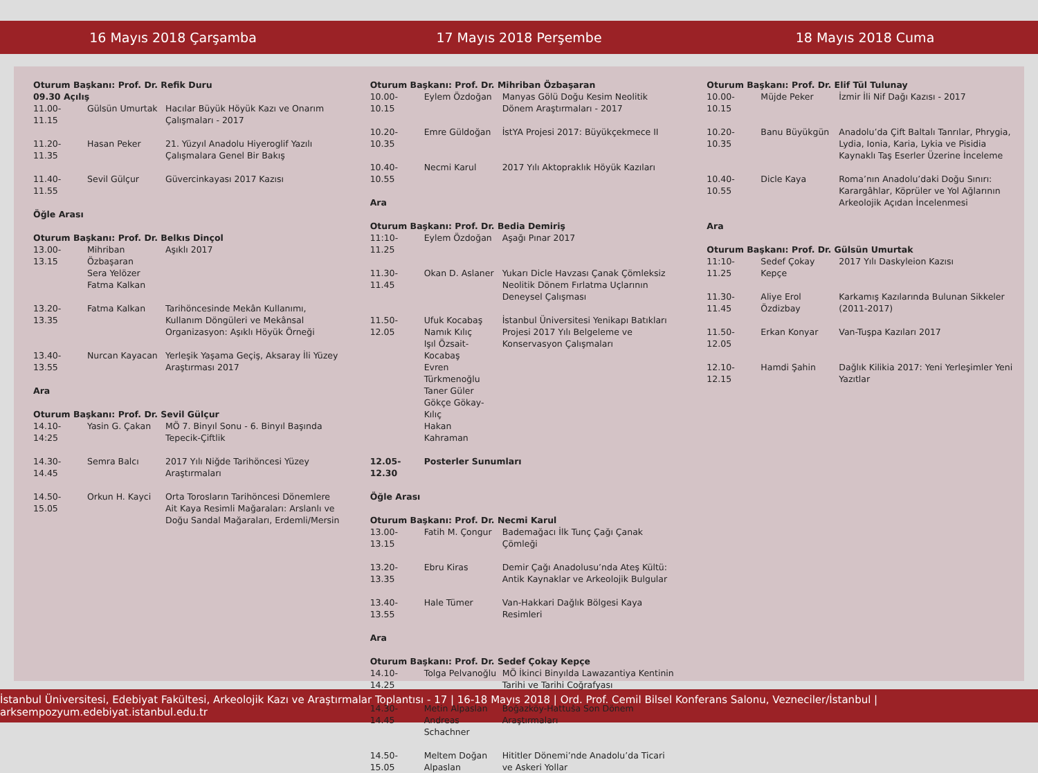16 Mayıs 2018 Çarşamba 17 Mayıs 2018 Perşembe 18 Mayıs 2018 Cuma
| Oturum Başkanı: Prof. Dr. Refik Duru | | |
| 09.30 Açılış | | |
| 11.00-11.15 | Gülsün Umurtak | Hacılar Büyük Höyük Kazı ve Onarım Çalışmaları - 2017 |
| 11.20-11.35 | Hasan Peker | 21. Yüzyıl Anadolu Hiyeroglif Yazılı Çalışmalara Genel Bir Bakış |
| 11.40-11.55 | Sevil Gülçur | Güvercinkayası 2017 Kazısı |
| Öğle Arası | | |
| Oturum Başkanı: Prof. Dr. Belkıs Dinçol | | |
| 13.00-13.15 | Mihriban Özbaşaran Sera Yelözer Fatma Kalkan | Aşıklı 2017 |
| 13.20-13.35 | Fatma Kalkan | Tarihöncesinde Mekân Kullanımı, Kullanım Döngüleri ve Mekânsal Organizasyon: Aşıklı Höyük Örneği |
| 13.40-13.55 | Nurcan Kayacan | Yerleşik Yaşama Geçiş, Aksaray İli Yüzey Araştırması 2017 |
| Ara | | |
| Oturum Başkanı: Prof. Dr. Sevil Gülçur | | |
| 14.10-14:25 | Yasin G. Çakan | MÖ 7. Binyıl Sonu - 6. Binyıl Başında Tepecik-Çiftlik |
| 14.30-14.45 | Semra Balcı | 2017 Yılı Niğde Tarihöncesi Yüzey Araştırmaları |
| 14.50-15.05 | Orkun H. Kayci | Orta Torosların Tarihöncesi Dönemlere Ait Kaya Resimli Mağaraları: Arslanlı ve Doğu Sandal Mağaraları, Erdemli/Mersin |
| Oturum Başkanı: Prof. Dr. Mihriban Özbaşaran | | |
| 10.00-10.15 | Eylem Özdoğan | Manyas Gölü Doğu Kesim Neolitik Dönem Araştırmaları - 2017 |
| 10.20-10.35 | Emre Güldoğan | İstYA Projesi 2017: Büyükçekmece II |
| 10.40-10.55 | Necmi Karul | 2017 Yılı Aktopraklık Höyük Kazıları |
| Ara | | |
| Oturum Başkanı: Prof. Dr. Bedia Demiriş | | |
| 11:10-11.25 | Eylem Özdoğan | Aşağı Pınar 2017 |
| 11.30-11.45 | Okan D. Aslaner | Yukarı Dicle Havzası Çanak Çömleksiz Neolitik Dönem Fırlatma Uçlarının Deneysel Çalışması |
| 11.50-12.05 | Ufuk Kocabaş Namık Kılıç Işıl Özsait-Kocabaş Evren Türkmenoğlu Taner Güler Gökçe Gökay-Kılıç Hakan Kahraman | İstanbul Üniversitesi Yenikapı Batıkları Projesi 2017 Yılı Belgeleme ve Konservasyon Çalışmaları |
| 12.05-12.30 | Posterler Sunumları | |
| Öğle Arası | | |
| Oturum Başkanı: Prof. Dr. Necmi Karul | | |
| 13.00-13.15 | Fatih M. Çongur | Bademağacı İlk Tunç Çağı Çanak Çömleği |
| 13.20-13.35 | Ebru Kiras | Demir Çağı Anadolusu’nda Ateş Kültü: Antik Kaynaklar ve Arkeolojik Bulgular |
| 13.40-13.55 | Hale Tümer | Van-Hakkari Dağlık Bölgesi Kaya Resimleri |
| Ara | | |
| Oturum Başkanı: Prof. Dr. Sedef Çokay Kepçe | | |
| 14.10-14.25 | Tolga Pelvanoğlu | MÖ İkinci Binyılda Lawazantiya Kentinin Tarihi ve Tarihi Coğrafyası |
| 14.30-14.45 | Metin Alpaslan Andreas Schachner | Boğazköy-Hattuša Son Dönem Araştırmaları |
| 14.50-15.05 | Meltem Doğan Alpaslan | Hititler Dönemi’nde Anadolu’da Ticari ve Askeri Yollar |
| Oturum Başkanı: Prof. Dr. Elif Tül Tulunay | | |
| 10.00-10.15 | Müjde Peker | İzmir İli Nif Dağı Kazısı - 2017 |
| 10.20-10.35 | Banu Büyükgün | Anadolu’da Çift Baltalı Tanrılar, Phrygia, Lydia, Ionia, Karia, Lykia ve Pisidia Kaynaklı Taş Eserler Üzerine İnceleme |
| 10.40-10.55 | Dicle Kaya | Roma’nın Anadolu’daki Doğu Sınırı: Karargâhlar, Köprüler ve Yol Ağlarının Arkeolojik Açıdan İncelenmesi |
| Ara | | |
| Oturum Başkanı: Prof. Dr. Gülsün Umurtak | | |
| 11:10-11.25 | Sedef Çokay Kepçe | 2017 Yılı Daskyleion Kazısı |
| 11.30-11.45 | Aliye Erol Özdizbay | Karkamış Kazılarında Bulunan Sikkeler (2011-2017) |
| 11.50-12.05 | Erkan Konyar | Van-Tuşpa Kazıları 2017 |
| 12.10-12.15 | Hamdi Şahin | Dağlık Kilikia 2017: Yeni Yerleşimler Yeni Yazıtlar |
İstanbul Üniversitesi, Edebiyat Fakültesi, Arkeolojik Kazı ve Araştırmalar Toplantısı - 17 | 16-18 Mayıs 2018 | Ord. Prof. Cemil Bilsel Konferans Salonu, Vezneciler/İstanbul | arksempozyum.edebiyat.istanbul.edu.tr